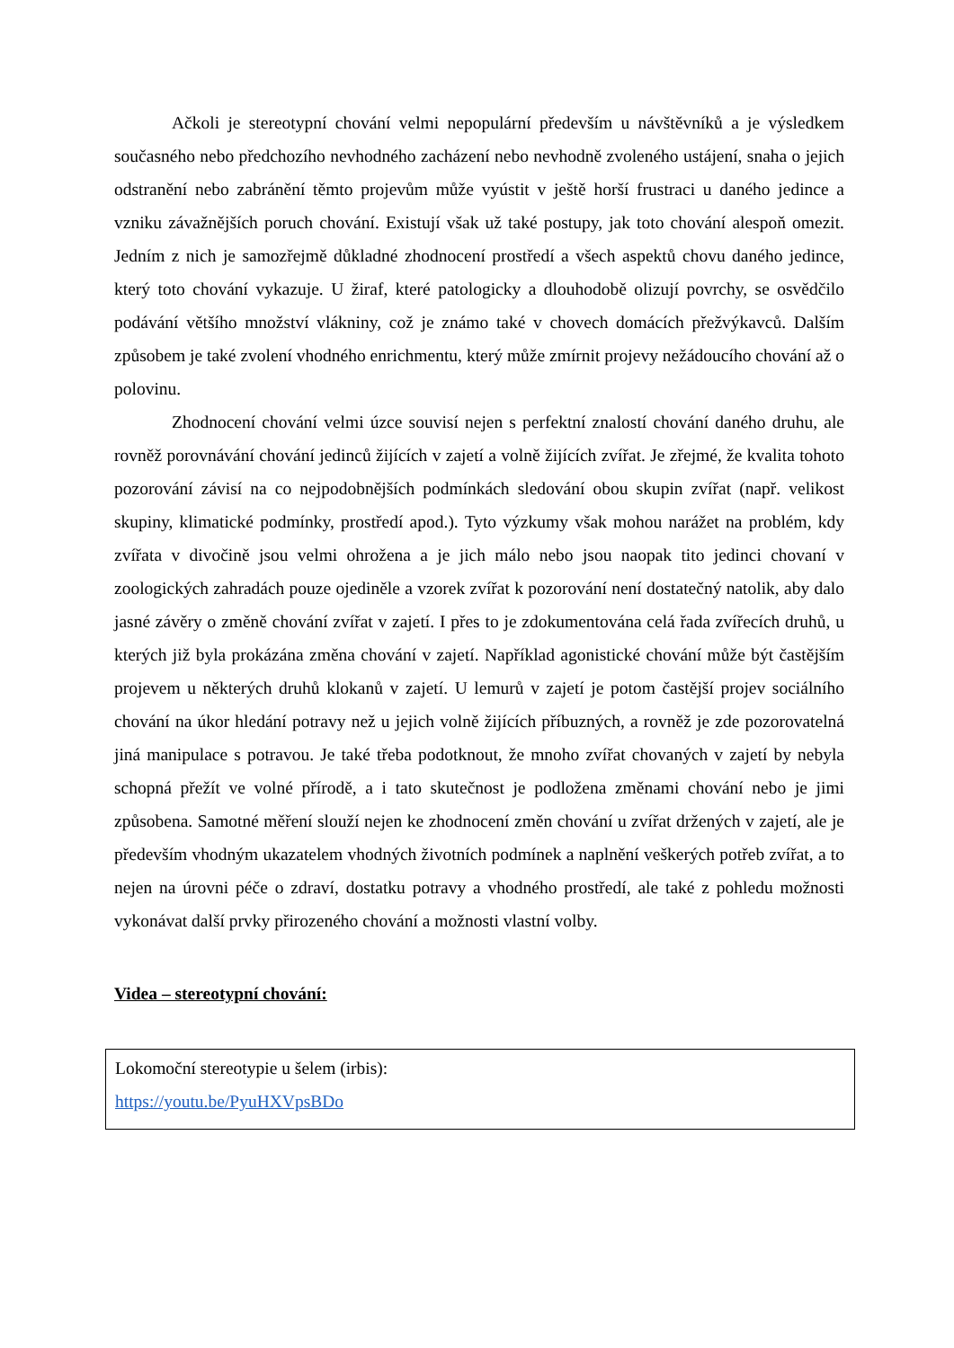Ačkoli je stereotypní chování velmi nepopulární především u návštěvníků a je výsledkem současného nebo předchozího nevhodného zacházení nebo nevhodně zvoleného ustájení, snaha o jejich odstranění nebo zabránění těmto projevům může vyústit v ještě horší frustraci u daného jedince a vzniku závažnějších poruch chování. Existují však už také postupy, jak toto chování alespoň omezit. Jedním z nich je samozřejmě důkladné zhodnocení prostředí a všech aspektů chovu daného jedince, který toto chování vykazuje. U žiraf, které patologicky a dlouhodobě olizují povrchy, se osvědčilo podávání většího množství vlákniny, což je známo také v chovech domácích přežvýkavců. Dalším způsobem je také zvolení vhodného enrichmentu, který může zmírnit projevy nežádoucího chování až o polovinu.
Zhodnocení chování velmi úzce souvisí nejen s perfektní znalostí chování daného druhu, ale rovněž porovnávání chování jedinců žijících v zajetí a volně žijících zvířat. Je zřejmé, že kvalita tohoto pozorování závisí na co nejpodobnějších podmínkách sledování obou skupin zvířat (např. velikost skupiny, klimatické podmínky, prostředí apod.). Tyto výzkumy však mohou narážet na problém, kdy zvířata v divočině jsou velmi ohrožena a je jich málo nebo jsou naopak tito jedinci chovaní v zoologických zahradách pouze ojediněle a vzorek zvířat k pozorování není dostatečný natolik, aby dalo jasné závěry o změně chování zvířat v zajetí. I přes to je zdokumentována celá řada zvířecích druhů, u kterých již byla prokázána změna chování v zajetí. Například agonistické chování může být častějším projevem u některých druhů klokanů v zajetí. U lemurů v zajetí je potom častější projev sociálního chování na úkor hledání potravy než u jejich volně žijících příbuzných, a rovněž je zde pozorovatelná jiná manipulace s potravou. Je také třeba podotknout, že mnoho zvířat chovaných v zajetí by nebyla schopná přežít ve volné přírodě, a i tato skutečnost je podložena změnami chování nebo je jimi způsobena. Samotné měření slouží nejen ke zhodnocení změn chování u zvířat držených v zajetí, ale je především vhodným ukazatelem vhodných životních podmínek a naplnění veškerých potřeb zvířat, a to nejen na úrovni péče o zdraví, dostatku potravy a vhodného prostředí, ale také z pohledu možnosti vykonávat další prvky přirozeného chování a možnosti vlastní volby.
Videa – stereotypní chování:
Lokomoční stereotypie u šelem (irbis):
https://youtu.be/PyuHXVpsBDo